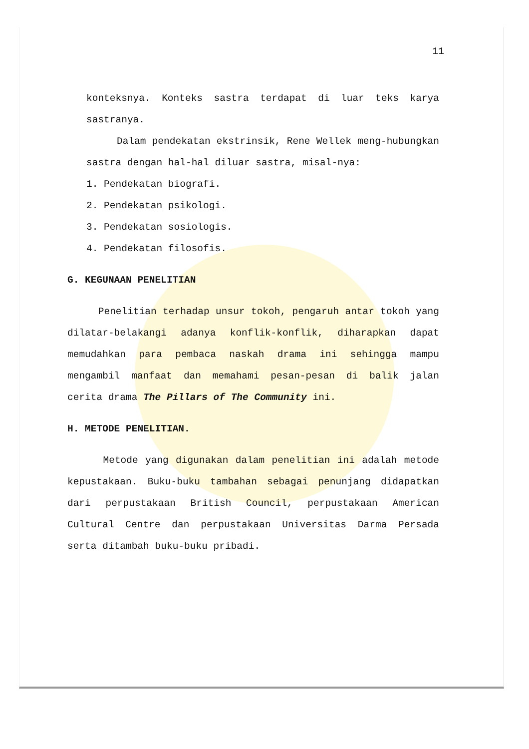11
konteksnya. Konteks sastra terdapat di luar teks karya sastranya.
Dalam pendekatan ekstrinsik, Rene Wellek meng-hubungkan sastra dengan hal-hal diluar sastra, misal-nya:
1. Pendekatan biografi.
2. Pendekatan psikologi.
3. Pendekatan sosiologis.
4. Pendekatan filosofis.
G. KEGUNAAN PENELITIAN
Penelitian terhadap unsur tokoh, pengaruh antar tokoh yang dilatar-belakangi adanya konflik-konflik, diharapkan dapat memudahkan para pembaca naskah drama ini sehingga mampu mengambil manfaat dan memahami pesan-pesan di balik jalan cerita drama The Pillars of The Community ini.
H. METODE PENELITIAN.
Metode yang digunakan dalam penelitian ini adalah metode kepustakaan. Buku-buku tambahan sebagai penunjang didapatkan dari perpustakaan British Council, perpustakaan American Cultural Centre dan perpustakaan Universitas Darma Persada serta ditambah buku-buku pribadi.